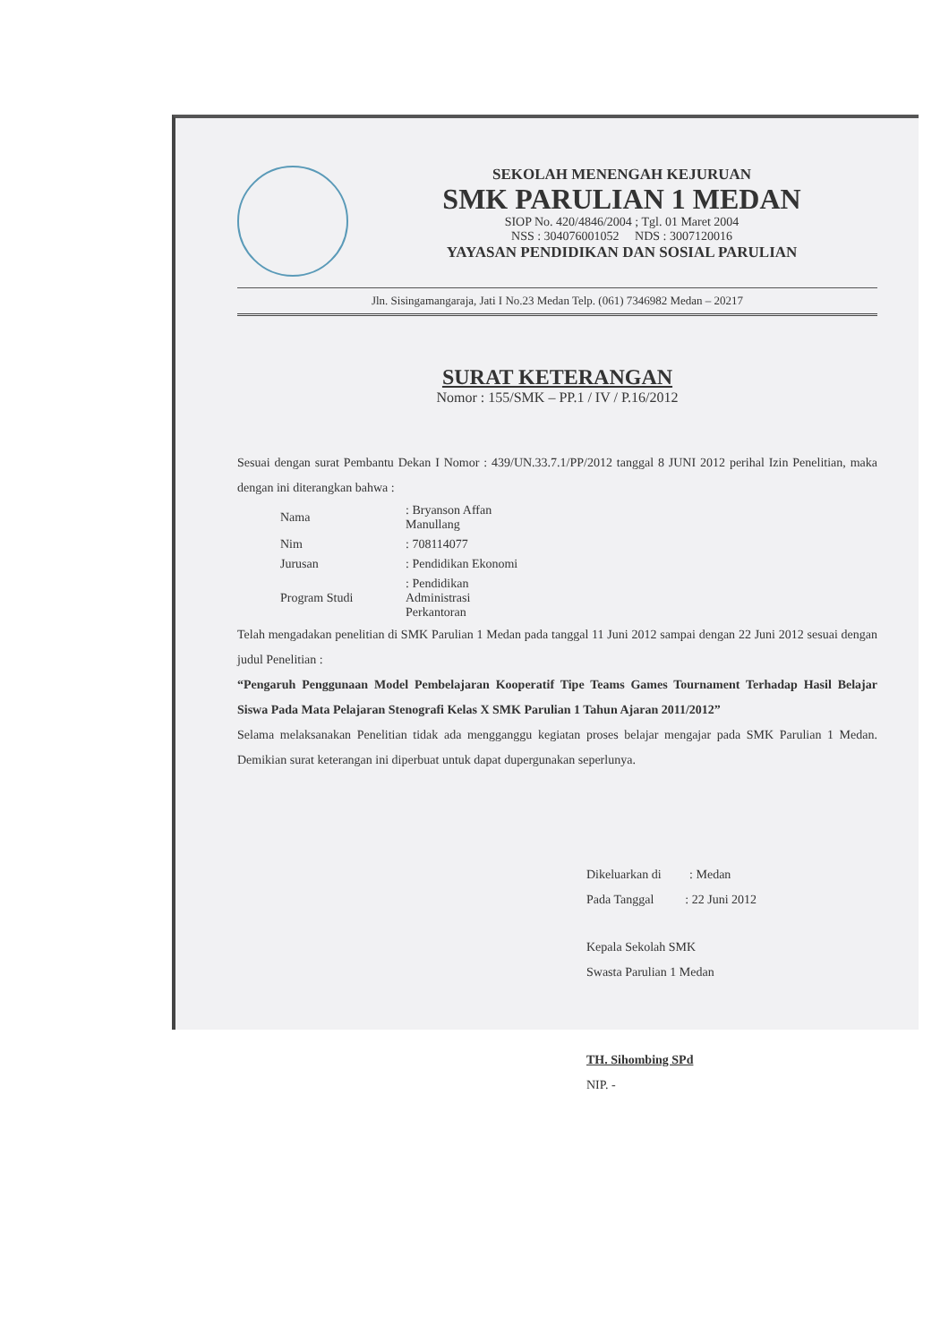SEKOLAH MENENGAH KEJURUAN
SMK PARULIAN 1 MEDAN
SIOP No. 420/4846/2004 ; Tgl. 01 Maret 2004
NSS : 304076001052 NDS : 3007120016
YAYASAN PENDIDIKAN DAN SOSIAL PARULIAN
Jln. Sisingamangaraja, Jati I No.23 Medan Telp. (061) 7346982 Medan – 20217
SURAT KETERANGAN
Nomor : 155/SMK – PP.1 / IV / P.16/2012
Sesuai dengan surat Pembantu Dekan I Nomor : 439/UN.33.7.1/PP/2012 tanggal 8 JUNI 2012 perihal Izin Penelitian, maka dengan ini diterangkan bahwa :
| Nama | : Bryanson Affan Manullang |
| Nim | : 708114077 |
| Jurusan | : Pendidikan Ekonomi |
| Program Studi | : Pendidikan Administrasi Perkantoran |
Telah mengadakan penelitian di SMK Parulian 1 Medan pada tanggal 11 Juni 2012 sampai dengan 22 Juni 2012 sesuai dengan judul Penelitian :
“Pengaruh Penggunaan Model Pembelajaran Kooperatif Tipe Teams Games Tournament Terhadap Hasil Belajar Siswa Pada Mata Pelajaran Stenografi Kelas X SMK Parulian 1 Tahun Ajaran 2011/2012”
Selama melaksanakan Penelitian tidak ada mengganggu kegiatan proses belajar mengajar pada SMK Parulian 1 Medan. Demikian surat keterangan ini diperbuat untuk dapat dupergunakan seperlunya.
Dikeluarkan di : Medan
Pada Tanggal : 22 Juni 2012
Kepala Sekolah SMK
Swasta Parulian 1 Medan
TH. Sihombing SPd
NIP. -